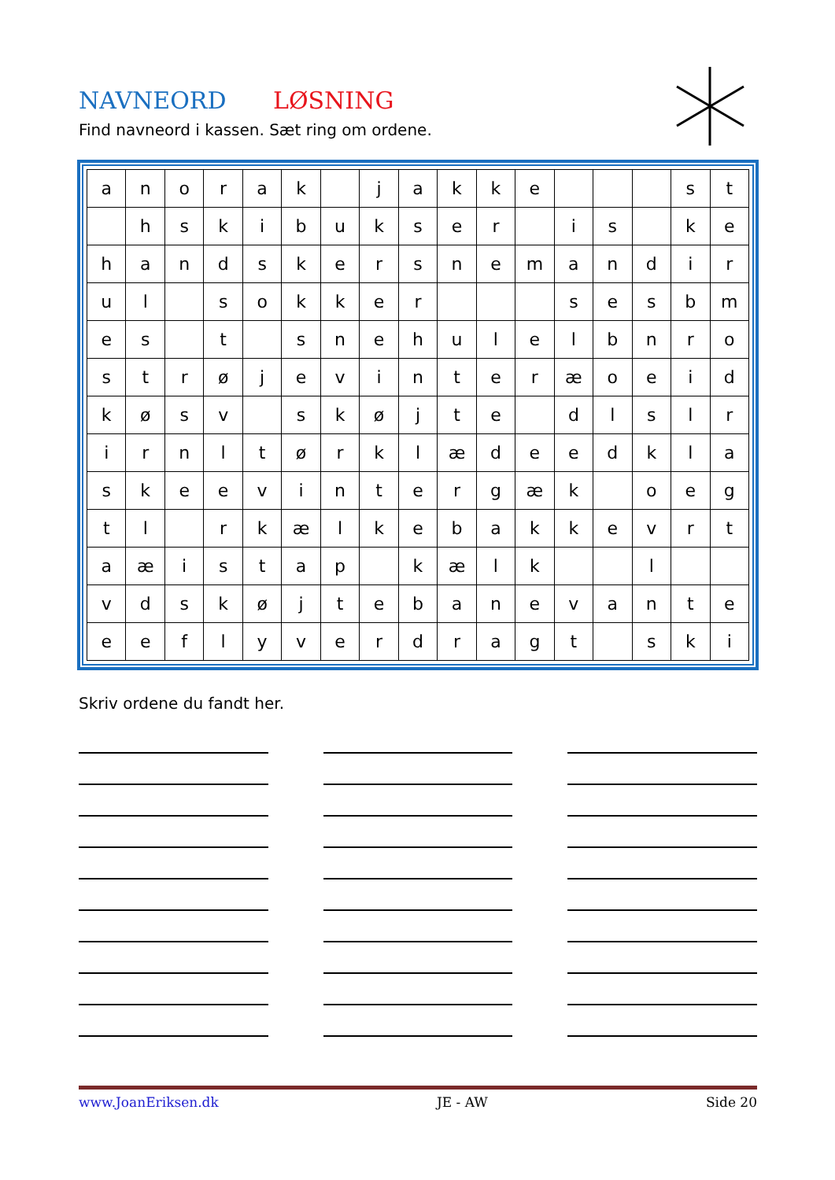NAVNEORD LØSNING
Find navneord i kassen. Sæt ring om ordene.
| a | n | o | r | a | k | | j | a | k | k | e | | | | s | t |
| | h | s | k | i | b | u | k | s | e | r | | i | s | | k | e |
| h | a | n | d | s | k | e | r | s | n | e | m | a | n | d | i | r |
| u | l | | s | o | k | k | e | r | | | | s | e | s | b | m |
| e | s | | t | | s | n | e | h | u | l | e | l | b | n | r | o |
| s | t | r | ø | j | e | v | i | n | t | e | r | æ | o | e | i | d |
| k | ø | s | v | | s | k | ø | j | t | e | | d | l | s | l | r |
| i | r | n | l | t | ø | r | k | l | æ | d | e | e | d | k | l | a |
| s | k | e | e | v | i | n | t | e | r | g | æ | k | | o | e | g |
| t | l | | r | k | æ | l | k | e | b | a | k | k | e | v | r | t |
| a | æ | i | s | t | a | p | | k | æ | l | k | | | l | | |
| v | d | s | k | ø | j | t | e | b | a | n | e | v | a | n | t | e |
| e | e | f | l | y | v | e | r | d | r | a | g | t | | s | k | i |
Skriv ordene du fandt her.
www.JoanEriksen.dk JE - AW Side 20